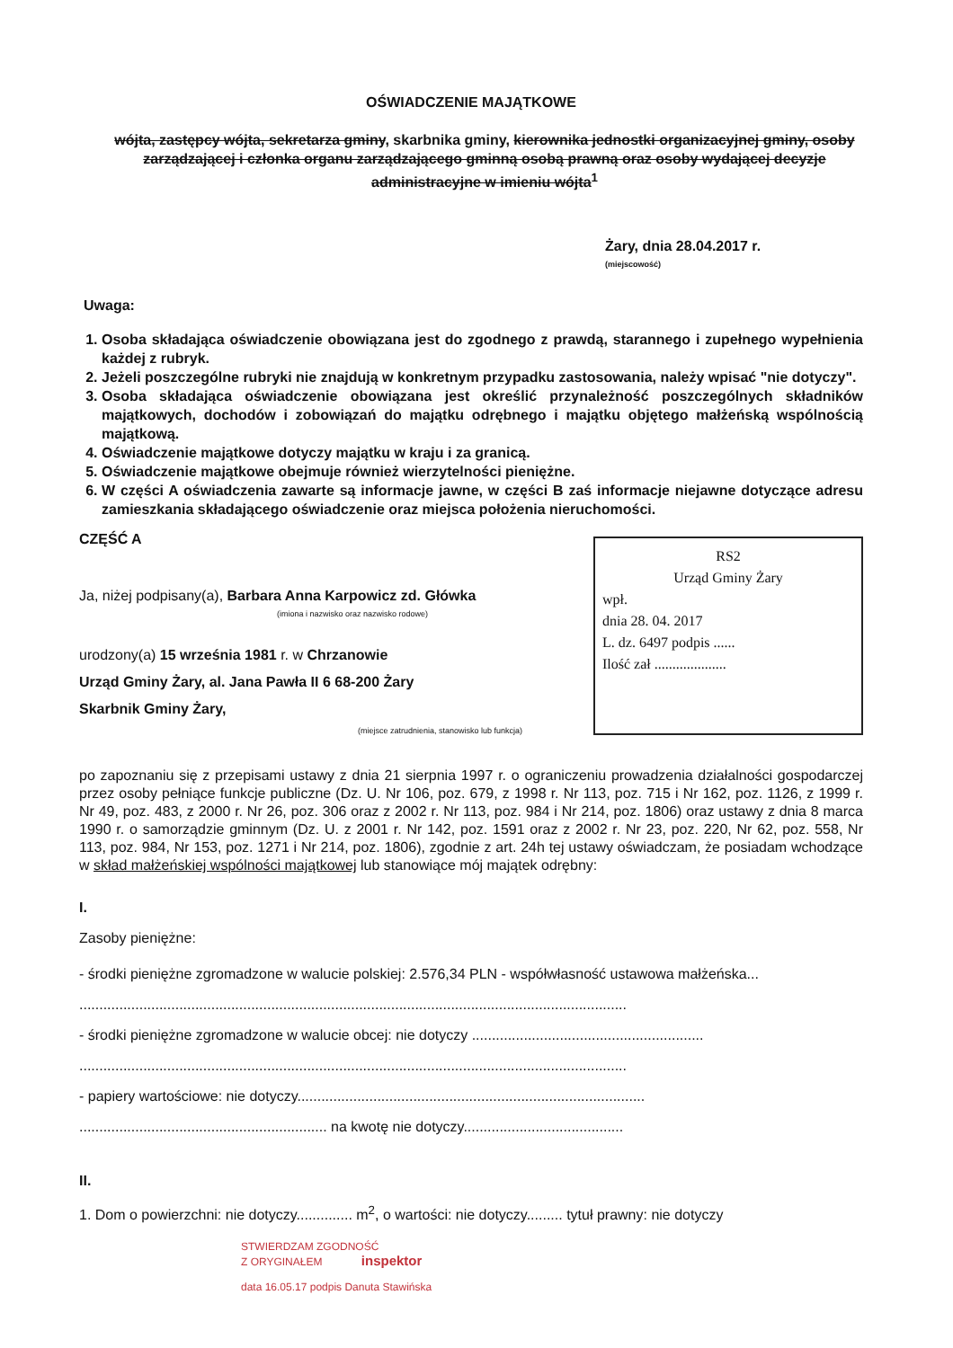OŚWIADCZENIE MAJĄTKOWE
wójta, zastępcy wójta, sekretarza gminy, skarbnika gminy, kierownika jednostki organizacyjnej gminy, osoby zarządzającej i członka organu zarządzającego gminną osobą prawną oraz osoby wydającej decyzje administracyjne w imieniu wójta<sup>1</sup>
Żary, dnia 28.04.2017 r.
(miejscowość)
Uwaga:
1. Osoba składająca oświadczenie obowiązana jest do zgodnego z prawdą, starannego i zupełnego wypełnienia każdej z rubryk.
2. Jeżeli poszczególne rubryki nie znajdują w konkretnym przypadku zastosowania, należy wpisać "nie dotyczy".
3. Osoba składająca oświadczenie obowiązana jest określić przynależność poszczególnych składników majątkowych, dochodów i zobowiązań do majątku odrębnego i majątku objętego małżeńską wspólnością majątkową.
4. Oświadczenie majątkowe dotyczy majątku w kraju i za granicą.
5. Oświadczenie majątkowe obejmuje również wierzytelności pieniężne.
6. W części A oświadczenia zawarte są informacje jawne, w części B zaś informacje niejawne dotyczące adresu zamieszkania składającego oświadczenie oraz miejsca położenia nieruchomości.
CZĘŚĆ A
Ja, niżej podpisany(a), Barbara Anna Karpowicz zd. Główka
(imiona i nazwisko oraz nazwisko rodowe)
urodzony(a) 15 września 1981 r. w Chrzanowie
Urząd Gminy Żary, al. Jana Pawła II 6 68-200 Żary
Skarbnik Gminy Żary,
(miejsce zatrudnienia, stanowisko lub funkcja)
RS2
Urząd Gminy Żary
wpł.
dnia 28. 04. 2017
L. dz. 6497 podpis ......
Ilość zał ....................
po zapoznaniu się z przepisami ustawy z dnia 21 sierpnia 1997 r. o ograniczeniu prowadzenia działalności gospodarczej przez osoby pełniące funkcje publiczne (Dz. U. Nr 106, poz. 679, z 1998 r. Nr 113, poz. 715 i Nr 162, poz. 1126, z 1999 r. Nr 49, poz. 483, z 2000 r. Nr 26, poz. 306 oraz z 2002 r. Nr 113, poz. 984 i Nr 214, poz. 1806) oraz ustawy z dnia 8 marca 1990 r. o samorządzie gminnym (Dz. U. z 2001 r. Nr 142, poz. 1591 oraz z 2002 r. Nr 23, poz. 220, Nr 62, poz. 558, Nr 113, poz. 984, Nr 153, poz. 1271 i Nr 214, poz. 1806), zgodnie z art. 24h tej ustawy oświadczam, że posiadam wchodzące w skład małżeńskiej wspólności majątkowej lub stanowiące mój majątek odrębny:
I.
Zasoby pieniężne:
- środki pieniężne zgromadzone w walucie polskiej: 2.576,34 PLN - współwłasność ustawowa małżeńska...
.........................................................................................................................................
- środki pieniężne zgromadzone w walucie obcej: nie dotyczy ..........................................................
.........................................................................................................................................
- papiery wartościowe: nie dotyczy.......................................................................................
.............................................................. na kwotę nie dotyczy........................................
II.
1. Dom o powierzchni: nie dotyczy.............. m<sup>2</sup>, o wartości: nie dotyczy......... tytuł prawny: nie dotyczy
STWIERDZAM ZGODNOŚĆ
Z ORYGINAŁEM inspektor
data 16.05.17 podpis Danuta Stawińska